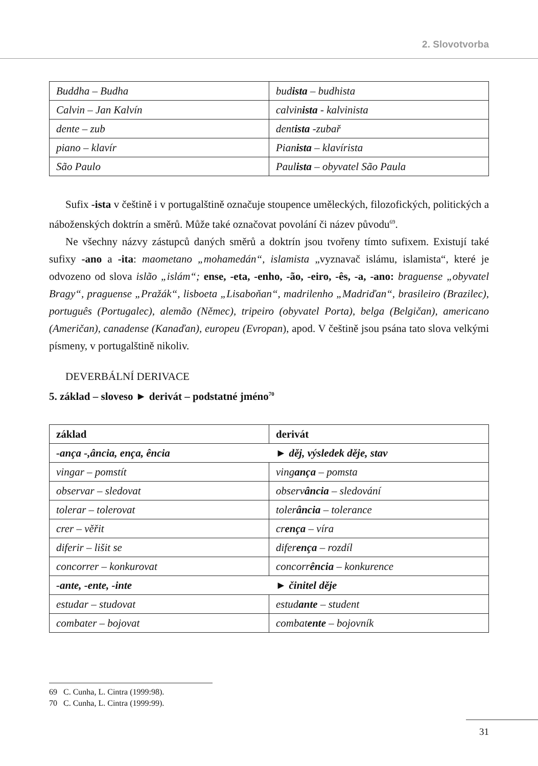2. Slovotvorba
| Buddha – Budha | bud ista – budhista |
| Calvin – Jan Kalvín | calvin ista - kalvinista |
| dente – zub | dent ista -zubař |
| piano – klavír | Pian ista – klavírista |
| São Paulo | Paul ista – obyvatel São Paula |
Sufix -ista v češtině i v portugalštině označuje stoupence uměleckých, filozofických, politických a náboženských doktrín a směrů. Může také označovat povolání či název původu<sup>69</sup>.
Ne všechny názvy zástupců daných směrů a doktrín jsou tvořeny tímto sufixem. Existují také sufixy -ano a -ita: maometano „mohamedán“, islamista „vyznavač islámu, islamista“, které je odvozeno od slova islão „islám“; ense, -eta, -enho, -ão, -eiro, -ês, -a, -ano: braguense „obyvatel Bragy“, praguense „Pražák“, lisboeta „Lisaboňan“, madrilenho „Madriďan“, brasileiro (Brazilec), português (Portugalec), alemão (Němec), tripeiro (obyvatel Porta), belga (Belgičan), americano (Američan), canadense (Kanaďan), europeu (Evropan), apod. V češtině jsou psána tato slova velkými písmeny, v portugalštině nikoliv.
DEVERBÁLNÍ DERIVACE
5. základ – sloveso ► derivát – podstatné jméno<sup>70</sup>
| základ | derivát |
| --- | --- |
| -ança -,ância, ença, ência | ► děj, výsledek děje, stav |
| vingar – pomstít | ving ança – pomsta |
| observar – sledovat | observ ância – sledování |
| tolerar – tolerovat | toler ância – tolerance |
| crer – věřit | cr ença – víra |
| diferir – lišit se | difer ença – rozdíl |
| concorrer – konkurovat | concorr ência – konkurence |
| -ante, -ente, -inte | ► činitel děje |
| estudar – studovat | estud ante – student |
| combater – bojovat | combat ente – bojovník |
69 C. Cunha, L. Cintra (1999:98).
70 C. Cunha, L. Cintra (1999:99).
31